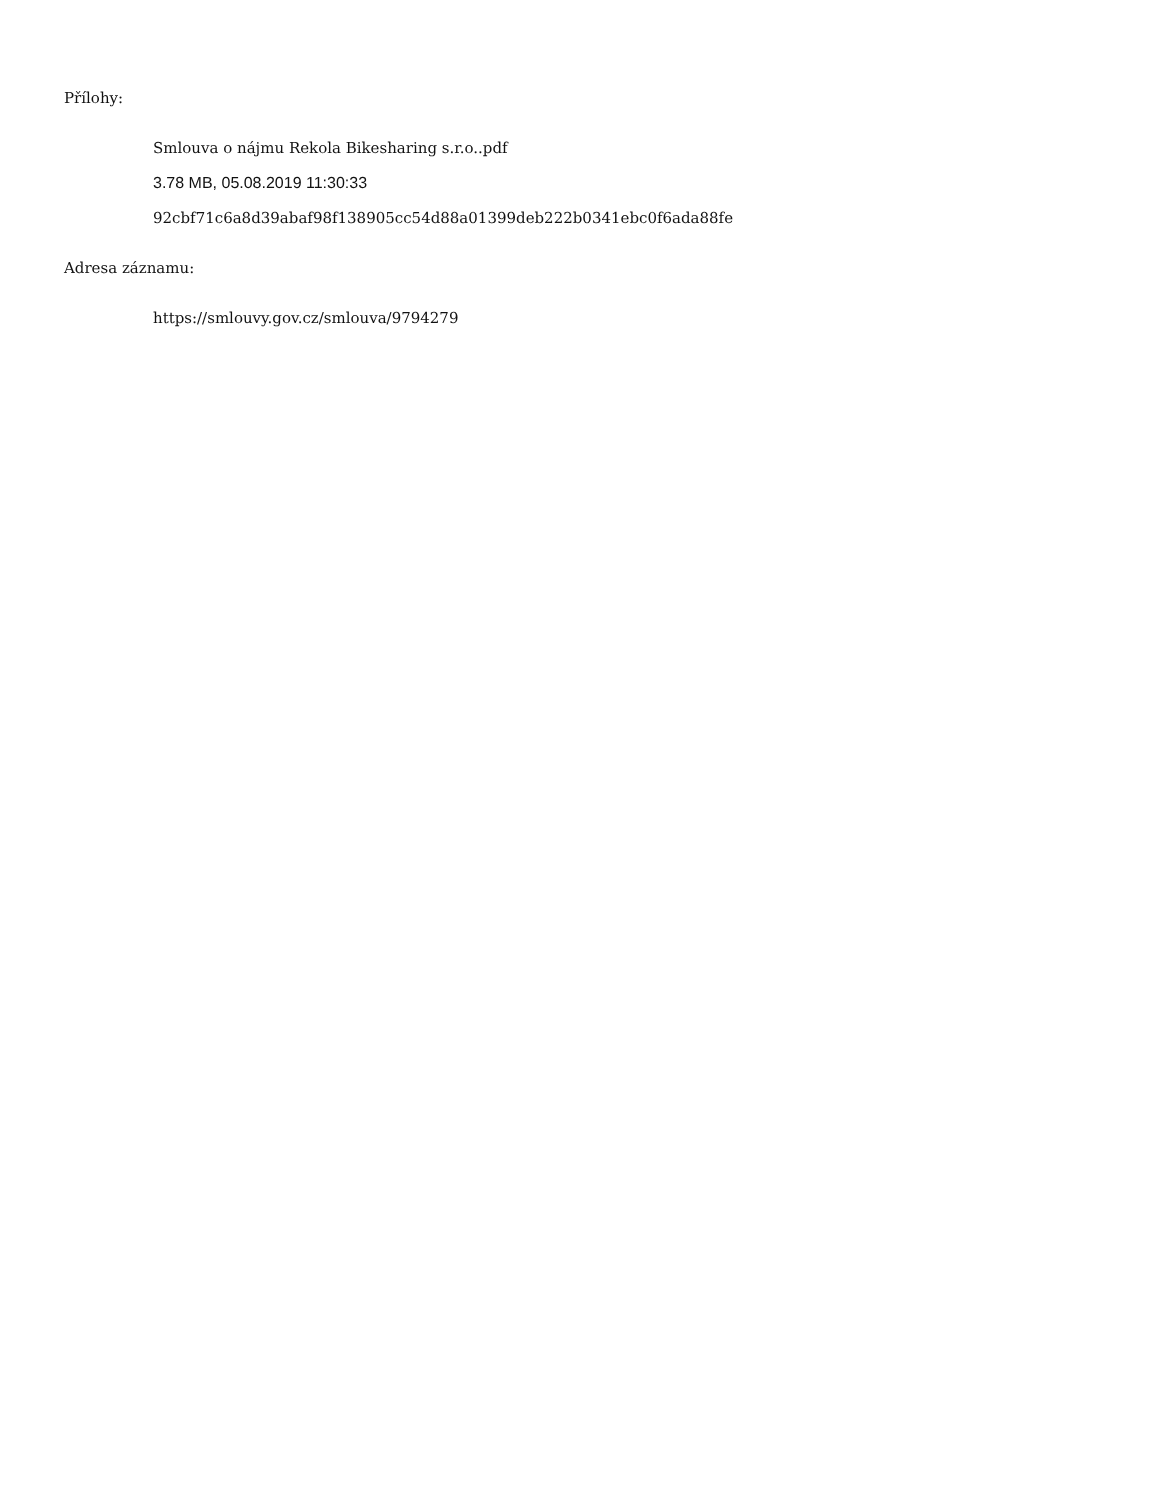Přílohy:
Smlouva o nájmu Rekola Bikesharing s.r.o..pdf
3.78 MB, 05.08.2019 11:30:33
92cbf71c6a8d39abaf98f138905cc54d88a01399deb222b0341ebc0f6ada88fe
Adresa záznamu:
https://smlouvy.gov.cz/smlouva/9794279